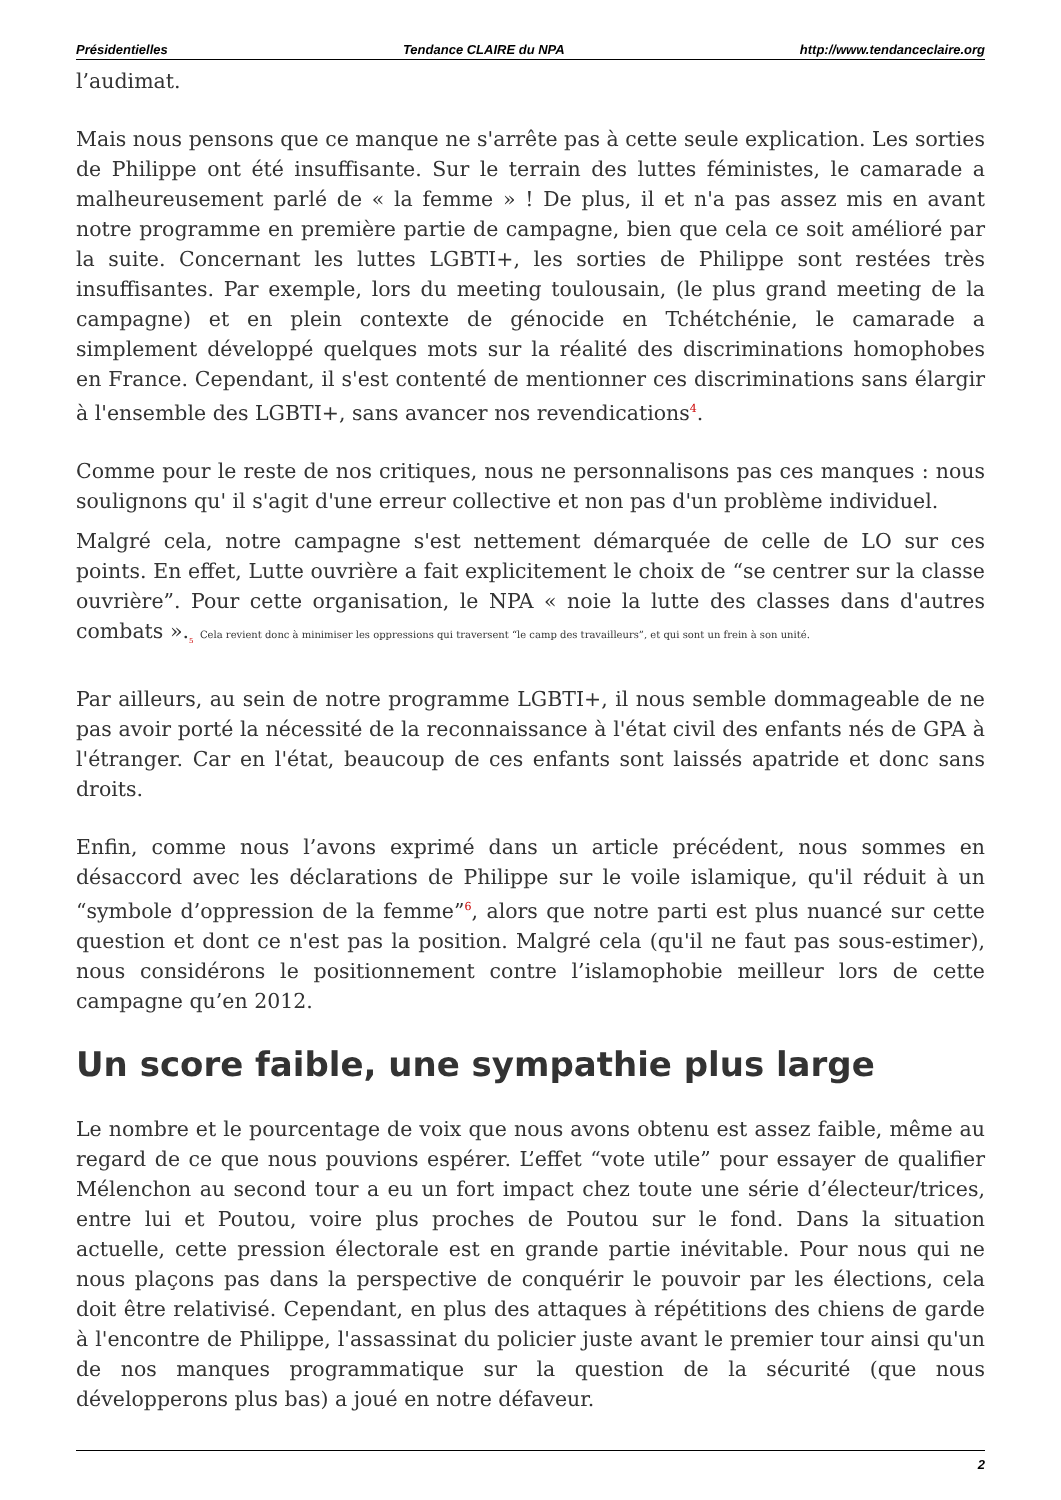Présidentielles Tendance CLAIRE du NPA http://www.tendanceclaire.org
l’audimat.
Mais nous pensons que ce manque ne s'arrête pas à cette seule explication. Les sorties de Philippe ont été insuffisante. Sur le terrain des luttes féministes, le camarade a malheureusement parlé de « la femme » ! De plus, il et n'a pas assez mis en avant notre programme en première partie de campagne, bien que cela ce soit amélioré par la suite. Concernant les luttes LGBTI+, les sorties de Philippe sont restées très insuffisantes. Par exemple, lors du meeting toulousain, (le plus grand meeting de la campagne) et en plein contexte de génocide en Tchétchénie, le camarade a simplement développé quelques mots sur la réalité des discriminations homophobes en France. Cependant, il s'est contenté de mentionner ces discriminations sans élargir à l'ensemble des LGBTI+, sans avancer nos revendications<sup>4</sup>.
Comme pour le reste de nos critiques, nous ne personnalisons pas ces manques : nous soulignons qu' il s'agit d'une erreur collective et non pas d'un problème individuel.
Malgré cela, notre campagne s'est nettement démarquée de celle de LO sur ces points. En effet, Lutte ouvrière a fait explicitement le choix de “se centrer sur la classe ouvrière”. Pour cette organisation, le NPA « noie la lutte des classes dans d'autres combats ».<sub>5</sub> Cela revient donc à minimiser les oppressions qui traversent “le camp des travailleurs”, et qui sont un frein à son unité.
Par ailleurs, au sein de notre programme LGBTI+, il nous semble dommageable de ne pas avoir porté la nécessité de la reconnaissance à l'état civil des enfants nés de GPA à l'étranger. Car en l'état, beaucoup de ces enfants sont laissés apatride et donc sans droits.
Enfin, comme nous l’avons exprimé dans un article précédent, nous sommes en désaccord avec les déclarations de Philippe sur le voile islamique, qu'il réduit à un “symbole d’oppression de la femme”<sup>6</sup>, alors que notre parti est plus nuancé sur cette question et dont ce n'est pas la position. Malgré cela (qu'il ne faut pas sous-estimer), nous considérons le positionnement contre l’islamophobie meilleur lors de cette campagne qu’en 2012.
Un score faible, une sympathie plus large
Le nombre et le pourcentage de voix que nous avons obtenu est assez faible, même au regard de ce que nous pouvions espérer. L’effet “vote utile” pour essayer de qualifier Mélenchon au second tour a eu un fort impact chez toute une série d’électeur/trices, entre lui et Poutou, voire plus proches de Poutou sur le fond. Dans la situation actuelle, cette pression électorale est en grande partie inévitable. Pour nous qui ne nous plaçons pas dans la perspective de conquérir le pouvoir par les élections, cela doit être relativisé. Cependant, en plus des attaques à répétitions des chiens de garde à l'encontre de Philippe, l'assassinat du policier juste avant le premier tour ainsi qu'un de nos manques programmatique sur la question de la sécurité (que nous développerons plus bas) a joué en notre défaveur.
2